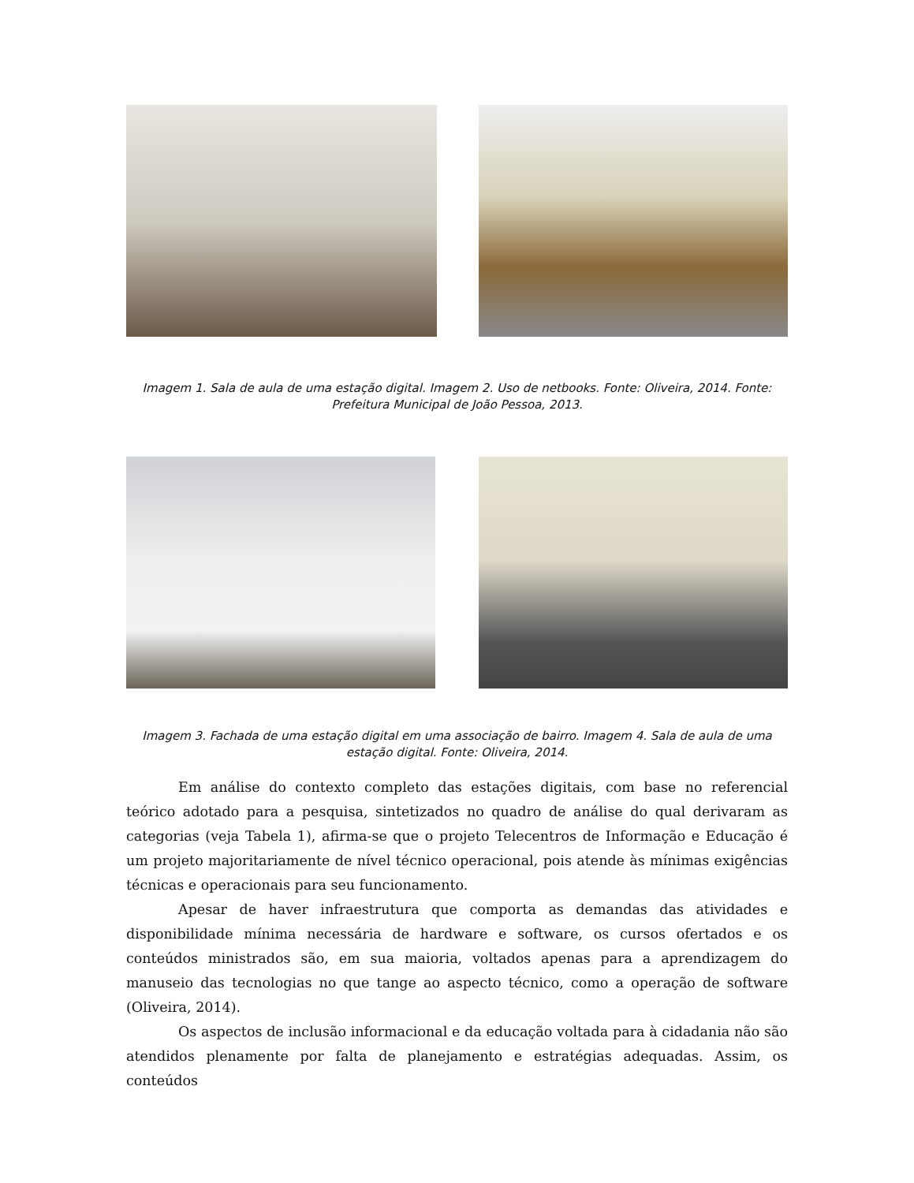Imagem 1. Sala de aula de uma estação digital. Imagem 2. Uso de netbooks. Fonte: Oliveira, 2014. Fonte: Prefeitura Municipal de João Pessoa, 2013.
Imagem 3. Fachada de uma estação digital em uma associação de bairro. Imagem 4. Sala de aula de uma estação digital. Fonte: Oliveira, 2014.
Em análise do contexto completo das estações digitais, com base no referencial teórico adotado para a pesquisa, sintetizados no quadro de análise do qual derivaram as categorias (veja Tabela 1), afirma-se que o projeto Telecentros de Informação e Educação é um projeto majoritariamente de nível técnico operacional, pois atende às mínimas exigências técnicas e operacionais para seu funcionamento.
Apesar de haver infraestrutura que comporta as demandas das atividades e disponibilidade mínima necessária de hardware e software, os cursos ofertados e os conteúdos ministrados são, em sua maioria, voltados apenas para a aprendizagem do manuseio das tecnologias no que tange ao aspecto técnico, como a operação de software (Oliveira, 2014).
Os aspectos de inclusão informacional e da educação voltada para à cidadania não são atendidos plenamente por falta de planejamento e estratégias adequadas. Assim, os conteúdos